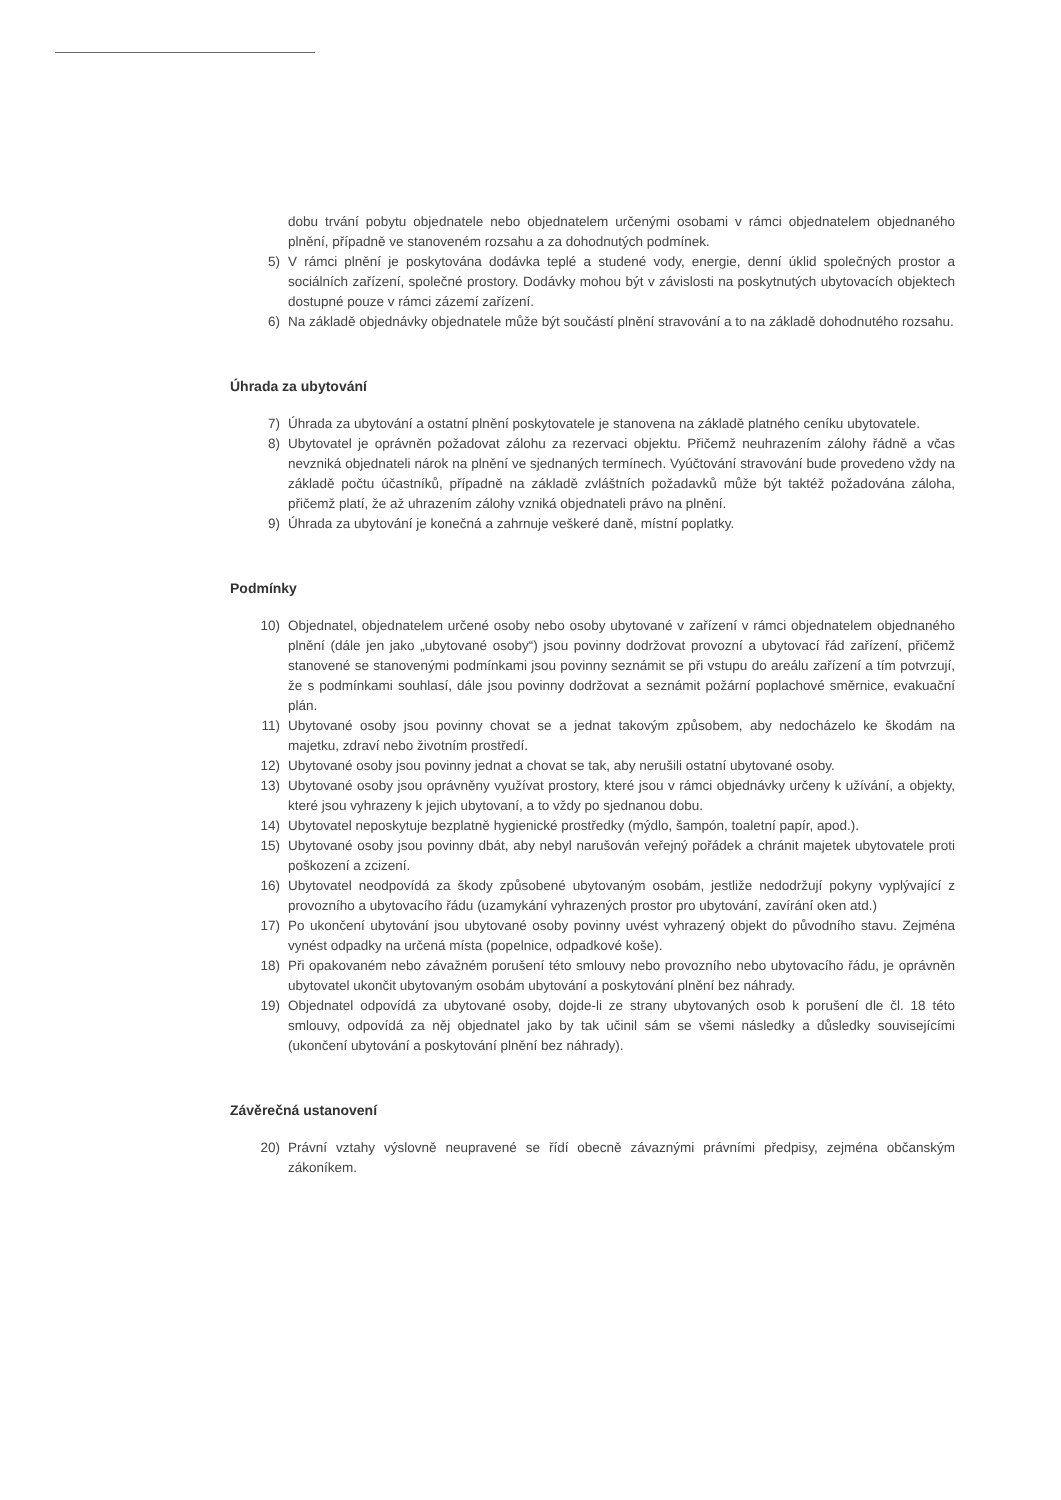dobu trvání pobytu objednatele nebo objednatelem určenými osobami v rámci objednatelem objednaného plnění, případně ve stanoveném rozsahu a za dohodnutých podmínek.
5) V rámci plnění je poskytována dodávka teplé a studené vody, energie, denní úklid společných prostor a sociálních zařízení, společné prostory. Dodávky mohou být v závislosti na poskytnutých ubytovacích objektech dostupné pouze v rámci zázemí zařízení.
6) Na základě objednávky objednatele může být součástí plnění stravování a to na základě dohodnutého rozsahu.
Úhrada za ubytování
7) Úhrada za ubytování a ostatní plnění poskytovatele je stanovena na základě platného ceníku ubytovatele.
8) Ubytovatel je oprávněn požadovat zálohu za rezervaci objektu. Přičemž neuhrazením zálohy řádně a včas nevzniká objednateli nárok na plnění ve sjednaných termínech. Vyúčtování stravování bude provedeno vždy na základě počtu účastníků, případně na základě zvláštních požadavků může být taktéž požadována záloha, přičemž platí, že až uhrazením zálohy vzniká objednateli právo na plnění.
9) Úhrada za ubytování je konečná a zahrnuje veškeré daně, místní poplatky.
Podmínky
10) Objednatel, objednatelem určené osoby nebo osoby ubytované v zařízení v rámci objednatelem objednaného plnění (dále jen jako „ubytované osoby“) jsou povinny dodržovat provozní a ubytovací řád zařízení, přičemž stanovené se stanovenými podmínkami jsou povinny seznámit se při vstupu do areálu zařízení a tím potvrzují, že s podmínkami souhlasí, dále jsou povinny dodržovat a seznámit požární poplachové směrnice, evakuační plán.
11) Ubytované osoby jsou povinny chovat se a jednat takovým způsobem, aby nedocházelo ke škodám na majetku, zdraví nebo životním prostředí.
12) Ubytované osoby jsou povinny jednat a chovat se tak, aby nerušili ostatní ubytované osoby.
13) Ubytované osoby jsou oprávněny využívat prostory, které jsou v rámci objednávky určeny k užívání, a objekty, které jsou vyhrazeny k jejich ubytovaní, a to vždy po sjednanou dobu.
14) Ubytovatel neposkytuje bezplatně hygienické prostředky (mýdlo, šampón, toaletní papír, apod.).
15) Ubytované osoby jsou povinny dbát, aby nebyl narušován veřejný pořádek a chránit majetek ubytovatele proti poškození a zcizení.
16) Ubytovatel neodpovídá za škody způsobené ubytovaným osobám, jestliže nedodržují pokyny vyplývající z provozního a ubytovacího řádu (uzamykání vyhrazených prostor pro ubytování, zavírání oken atd.)
17) Po ukončení ubytování jsou ubytované osoby povinny uvést vyhrazený objekt do původního stavu. Zejména vynést odpadky na určená místa (popelnice, odpadkové koše).
18) Při opakovaném nebo závažném porušení této smlouvy nebo provozního nebo ubytovacího řádu, je oprávněn ubytovatel ukončit ubytovaným osobám ubytování a poskytování plnění bez náhrady.
19) Objednatel odpovídá za ubytované osoby, dojde-li ze strany ubytovaných osob k porušení dle čl. 18 této smlouvy, odpovídá za něj objednatel jako by tak učinil sám se všemi následky a důsledky souvisejícími (ukončení ubytování a poskytování plnění bez náhrady).
Závěrečná ustanovení
20) Právní vztahy výslovně neupravené se řídí obecně závaznými právními předpisy, zejména občanským zákoníkem.